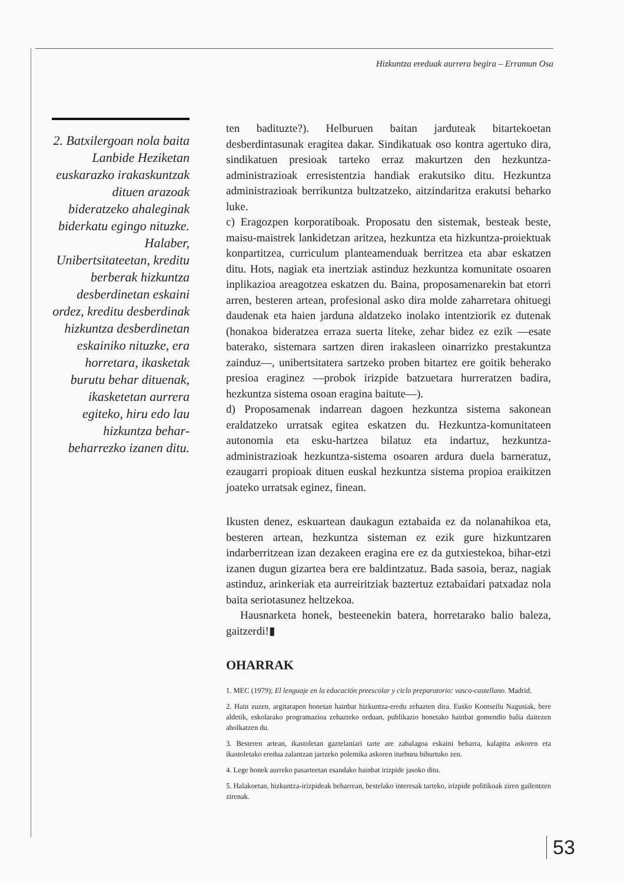Hizkuntza ereduak aurrera begira – Erramun Osa
2. Batxilergoan nola baita Lanbide Heziketan euskarazko irakaskuntzak dituen arazoak bideratzeko ahaleginak biderkatu egingo nituzke. Halaber, Unibertsitateetan, kreditu berberak hizkuntza desberdinetan eskaini ordez, kreditu desberdinak hizkuntza desberdinetan eskainiko nituzke, era horretara, ikasketak burutu behar dituenak, ikasketetan aurrera egiteko, hiru edo lau hizkuntza behar-beharrezko izanen ditu.
ten badituzte?). Helburuen baitan jarduteak bitartekoetan desberdintasunak eragitea dakar. Sindikatuak oso kontra agertuko dira, sindikatuen presioak tarteko erraz makurtzen den hezkuntza-administrazioak erresistentzia handiak erakutsiko ditu. Hezkuntza administrazioak berrikuntza bultzatzeko, aitzindaritza erakutsi beharko luke.
c) Eragozpen korporatiboak. Proposatu den sistemak, besteak beste, maisu-maistrek lankidetzan aritzea, hezkuntza eta hizkuntza-proiektuak konpartitzea, curriculum planteamenduak berritzea eta abar eskatzen ditu. Hots, nagiak eta inertziak astinduz hezkuntza komunitate osoaren inplikazioa areagotzea eskatzen du. Baina, proposamenarekin bat etorri arren, besteren artean, profesional asko dira molde zaharretara ohituegi daudenak eta haien jarduna aldatzeko inolako intentziorik ez dutenak (honakoa bideratzea erraza suerta liteke, zehar bidez ez ezik —esate baterako, sistemara sartzen diren irakasleen oinarrizko prestakuntza zainduz—, unibertsitatera sartzeko proben bitartez ere goitik beherako presioa eraginez —probok irizpide batzuetara hurreratzen badira, hezkuntza sistema osoan eragina baitute—).
d) Proposamenak indarrean dagoen hezkuntza sistema sakonean eraldatzeko urratsak egitea eskatzen du. Hezkuntza-komunitateen autonomia eta esku-hartzea bilatuz eta indartuz, hezkuntza-administrazioak hezkuntza-sistema osoaren ardura duela barneratuz, ezaugarri propioak dituen euskal hezkuntza sistema propioa eraikitzen joateko urratsak eginez, finean.
Ikusten denez, eskuartean daukagun eztabaida ez da nolanahikoa eta, besteren artean, hezkuntza sisteman ez ezik gure hizkuntzaren indarberritzean izan dezakeen eragina ere ez da gutxiestekoa, bihar-etzi izanen dugun gizartea bera ere baldintzatuz. Bada sasoia, beraz, nagiak astinduz, arinkeriak eta aurreiritziak baztertuz eztabaidari patxadaz nola baita seriotasunez heltzekoa.
Hausnarketa honek, besteenekin batera, horretarako balio baleza, gaitzerdi!▮
OHARRAK
1. MEC (1979); El lenguaje en la educación preescolar y ciclo preparatorio: vasco-castellano. Madrid.
2. Hain zuzen, argitarapen honetan hainbat hizkuntza-eredu zehazten dira. Eusko Kontseilu Nagusiak, bere aldetik, eskolarako programazioa zehazteko orduan, publikazio honetako hainbat gomendio balia daitezen aholkatzen du.
3. Besteren artean, ikastoletan gaztelaniari tarte are zabalagoa eskaini beharra, kalapita askoren eta ikastoletako eredua zalantzan jartzeko polemika askoren iturburu bihurtuko zen.
4. Lege honek aurreko pasarteetan esandako hainbat irizpide jasoko ditu.
5. Halakoetan, hizkuntza-irizpideak beharrean, bestelako interesak tarteko, irizpide politikoak ziren gailentzen zirenak.
53